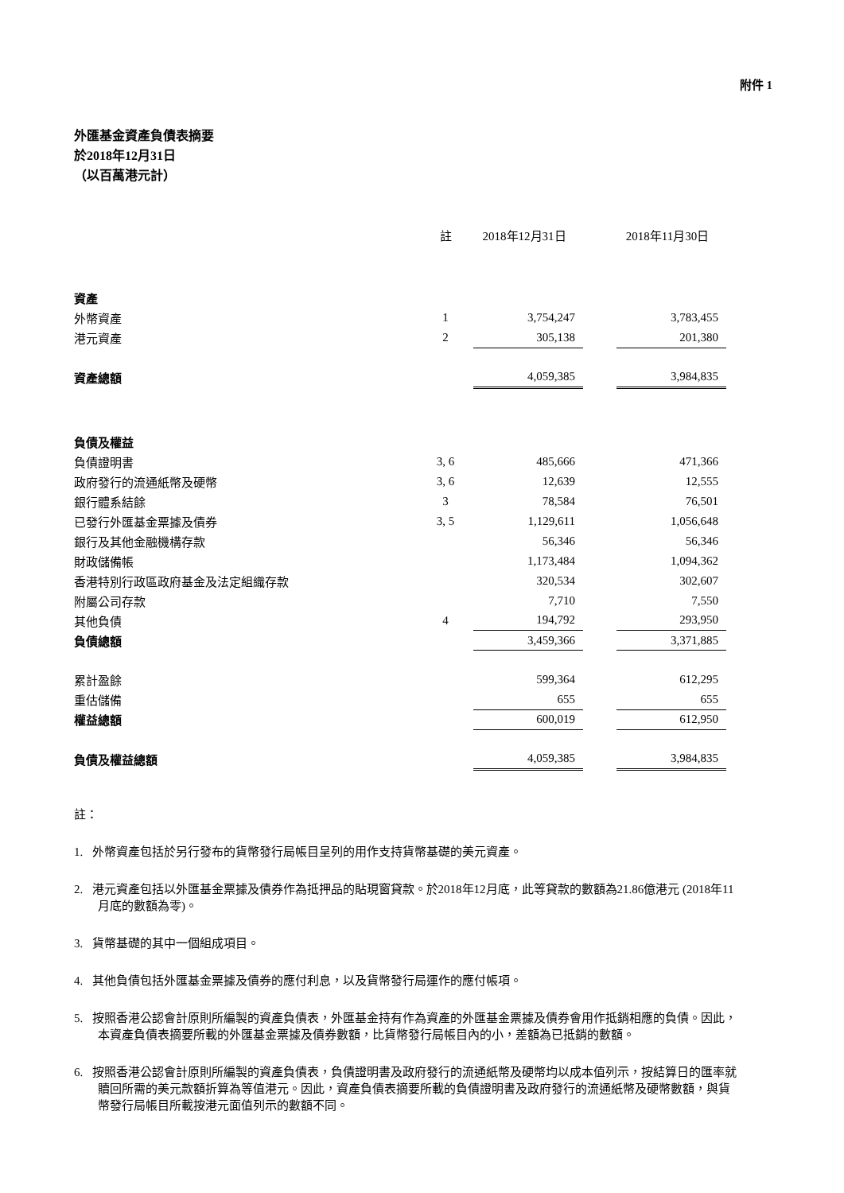附件 1
外匯基金資產負債表摘要
於2018年12月31日
（以百萬港元計）
| | 註 | 2018年12月31日 | | 2018年11月30日 |
| --- | --- | --- | --- | --- |
| 資產 | | | | |
| 外幣資產 | 1 | 3,754,247 | | 3,783,455 |
| 港元資產 | 2 | 305,138 | | 201,380 |
| 資產總額 | | 4,059,385 | | 3,984,835 |
| 負債及權益 | | | | |
| 負債證明書 | 3, 6 | 485,666 | | 471,366 |
| 政府發行的流通紙幣及硬幣 | 3, 6 | 12,639 | | 12,555 |
| 銀行體系結餘 | 3 | 78,584 | | 76,501 |
| 已發行外匯基金票據及債券 | 3, 5 | 1,129,611 | | 1,056,648 |
| 銀行及其他金融機構存款 | | 56,346 | | 56,346 |
| 財政儲備帳 | | 1,173,484 | | 1,094,362 |
| 香港特別行政區政府基金及法定組織存款 | | 320,534 | | 302,607 |
| 附屬公司存款 | | 7,710 | | 7,550 |
| 其他負債 | 4 | 194,792 | | 293,950 |
| 負債總額 | | 3,459,366 | | 3,371,885 |
| 累計盈餘 | | 599,364 | | 612,295 |
| 重估儲備 | | 655 | | 655 |
| 權益總額 | | 600,019 | | 612,950 |
| 負債及權益總額 | | 4,059,385 | | 3,984,835 |
註：
1. 外幣資產包括於另行發布的貨幣發行局帳目呈列的用作支持貨幣基礎的美元資產。
2. 港元資產包括以外匯基金票據及債券作為抵押品的貼現窗貸款。於2018年12月底，此等貸款的數額為21.86億港元 (2018年11月底的數額為零)。
3. 貨幣基礎的其中一個組成項目。
4. 其他負債包括外匯基金票據及債券的應付利息，以及貨幣發行局運作的應付帳項。
5. 按照香港公認會計原則所編製的資產負債表，外匯基金持有作為資產的外匯基金票據及債券會用作抵銷相應的負債。因此，本資產負債表摘要所載的外匯基金票據及債券數額，比貨幣發行局帳目內的小，差額為已抵銷的數額。
6. 按照香港公認會計原則所編製的資產負債表，負債證明書及政府發行的流通紙幣及硬幣均以成本值列示，按結算日的匯率就贖回所需的美元款額折算為等值港元。因此，資產負債表摘要所載的負債證明書及政府發行的流通紙幣及硬幣數額，與貨幣發行局帳目所載按港元面值列示的數額不同。